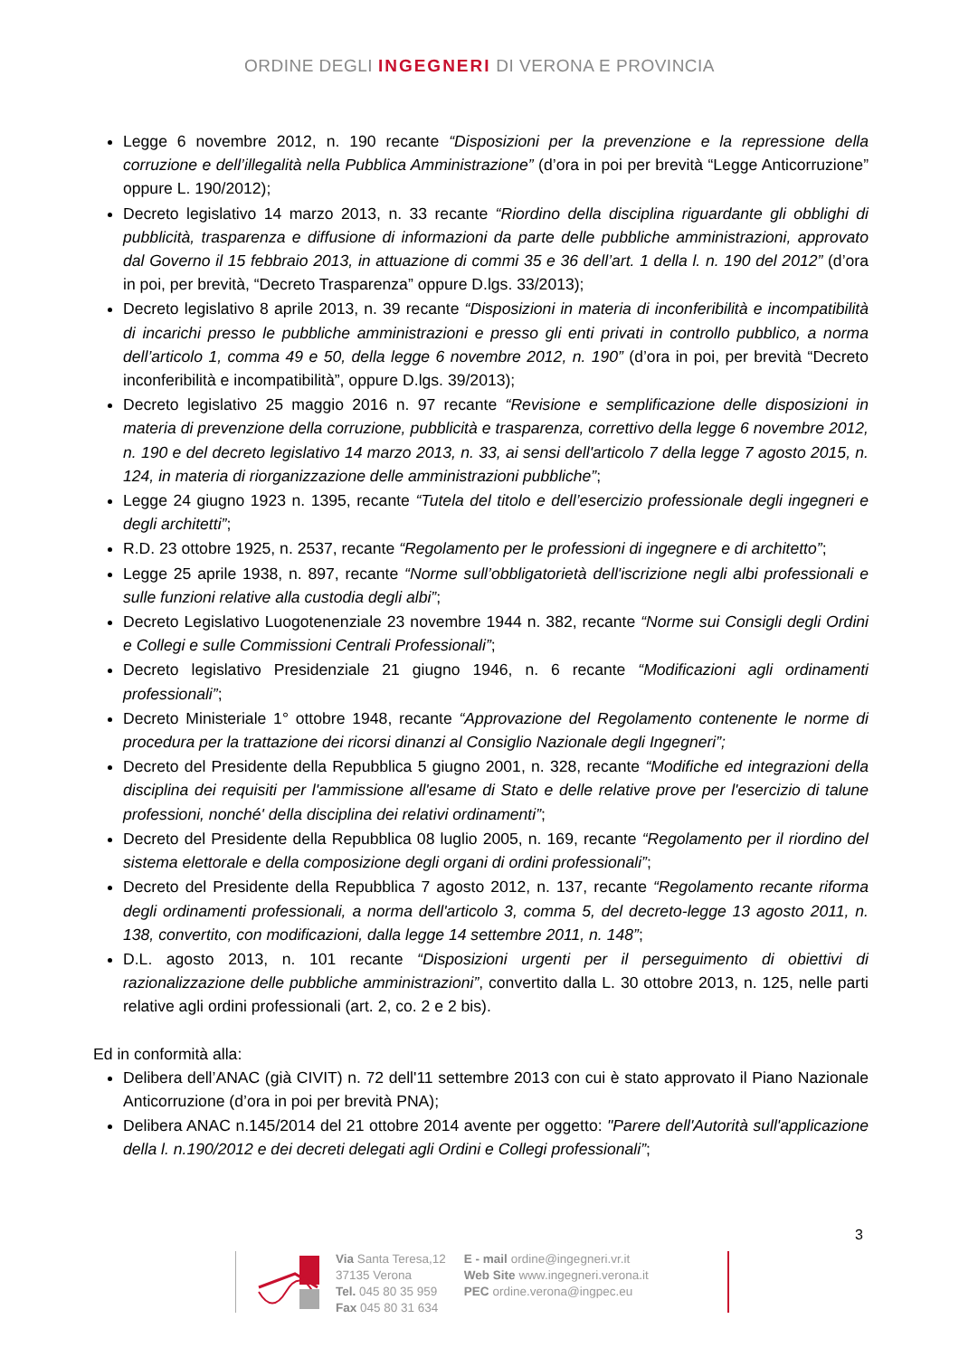ORDINE DEGLI INGEGNERI DI VERONA E PROVINCIA
Legge 6 novembre 2012, n. 190 recante “Disposizioni per la prevenzione e la repressione della corruzione e dell’illegalità nella Pubblica Amministrazione” (d’ora in poi per brevità “Legge Anticorruzione” oppure L. 190/2012);
Decreto legislativo 14 marzo 2013, n. 33 recante “Riordino della disciplina riguardante gli obblighi di pubblicità, trasparenza e diffusione di informazioni da parte delle pubbliche amministrazioni, approvato dal Governo il 15 febbraio 2013, in attuazione di commi 35 e 36 dell’art. 1 della l. n. 190 del 2012” (d’ora in poi, per brevità, “Decreto Trasparenza” oppure D.lgs. 33/2013);
Decreto legislativo 8 aprile 2013, n. 39 recante “Disposizioni in materia di inconferibilità e incompatibilità di incarichi presso le pubbliche amministrazioni e presso gli enti privati in controllo pubblico, a norma dell’articolo 1, comma 49 e 50, della legge 6 novembre 2012, n. 190” (d’ora in poi, per brevità “Decreto inconferibilità e incompatibilità”, oppure D.lgs. 39/2013);
Decreto legislativo 25 maggio 2016 n. 97 recante “Revisione e semplificazione delle disposizioni in materia di prevenzione della corruzione, pubblicità e trasparenza, correttivo della legge 6 novembre 2012, n. 190 e del decreto legislativo 14 marzo 2013, n. 33, ai sensi dell'articolo 7 della legge 7 agosto 2015, n. 124, in materia di riorganizzazione delle amministrazioni pubbliche”;
Legge 24 giugno 1923 n. 1395, recante “Tutela del titolo e dell’esercizio professionale degli ingegneri e degli architetti”;
R.D. 23 ottobre 1925, n. 2537, recante “Regolamento per le professioni di ingegnere e di architetto”;
Legge 25 aprile 1938, n. 897, recante “Norme sull’obbligatorietà dell'iscrizione negli albi professionali e sulle funzioni relative alla custodia degli albi”;
Decreto Legislativo Luogotenenziale 23 novembre 1944 n. 382, recante “Norme sui Consigli degli Ordini e Collegi e sulle Commissioni Centrali Professionali”;
Decreto legislativo Presidenziale 21 giugno 1946, n. 6 recante “Modificazioni agli ordinamenti professionali”;
Decreto Ministeriale 1° ottobre 1948, recante “Approvazione del Regolamento contenente le norme di procedura per la trattazione dei ricorsi dinanzi al Consiglio Nazionale degli Ingegneri”;
Decreto del Presidente della Repubblica 5 giugno 2001, n. 328, recante “Modifiche ed integrazioni della disciplina dei requisiti per l'ammissione all'esame di Stato e delle relative prove per l'esercizio di talune professioni, nonché' della disciplina dei relativi ordinamenti”;
Decreto del Presidente della Repubblica 08 luglio 2005, n. 169, recante “Regolamento per il riordino del sistema elettorale e della composizione degli organi di ordini professionali”;
Decreto del Presidente della Repubblica 7 agosto 2012, n. 137, recante “Regolamento recante riforma degli ordinamenti professionali, a norma dell'articolo 3, comma 5, del decreto-legge 13 agosto 2011, n. 138, convertito, con modificazioni, dalla legge 14 settembre 2011, n. 148”;
D.L. agosto 2013, n. 101 recante “Disposizioni urgenti per il perseguimento di obiettivi di razionalizzazione delle pubbliche amministrazioni”, convertito dalla L. 30 ottobre 2013, n. 125, nelle parti relative agli ordini professionali (art. 2, co. 2 e 2 bis).
Ed in conformità alla:
Delibera dell’ANAC (già CIVIT) n. 72 dell'11 settembre 2013 con cui è stato approvato il Piano Nazionale Anticorruzione (d’ora in poi per brevità PNA);
Delibera ANAC n.145/2014 del 21 ottobre 2014 avente per oggetto: "Parere dell'Autorità sull'applicazione della l. n.190/2012 e dei decreti delegati agli Ordini e Collegi professionali”;
3
Via Santa Teresa,12
37135 Verona
Tel. 045 80 35 959
Fax 045 80 31 634
E - mail ordine@ingegneri.vr.it
Web Site www.ingegneri.verona.it
PEC ordine.verona@ingpec.eu